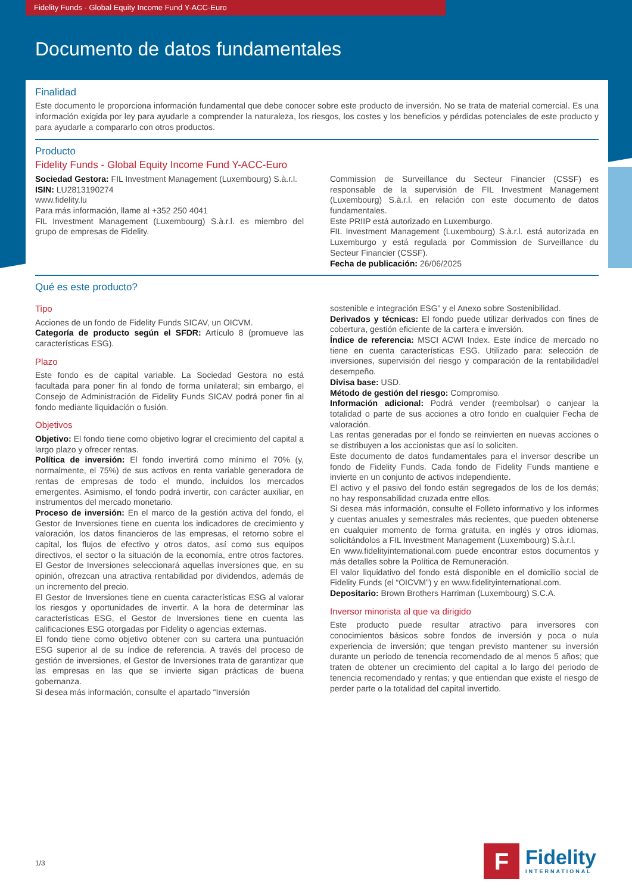Fidelity Funds - Global Equity Income Fund Y-ACC-Euro
Documento de datos fundamentales
Finalidad
Este documento le proporciona información fundamental que debe conocer sobre este producto de inversión. No se trata de material comercial. Es una información exigida por ley para ayudarle a comprender la naturaleza, los riesgos, los costes y los beneficios y pérdidas potenciales de este producto y para ayudarle a compararlo con otros productos.
Producto
Fidelity Funds - Global Equity Income Fund Y-ACC-Euro
Sociedad Gestora: FIL Investment Management (Luxembourg) S.à.r.l.
ISIN: LU2813190274
www.fidelity.lu
Para más información, llame al +352 250 4041
FIL Investment Management (Luxembourg) S.à.r.l. es miembro del grupo de empresas de Fidelity.
Commission de Surveillance du Secteur Financier (CSSF) es responsable de la supervisión de FIL Investment Management (Luxembourg) S.à.r.l. en relación con este documento de datos fundamentales.
Este PRIIP está autorizado en Luxemburgo.
FIL Investment Management (Luxembourg) S.à.r.l. está autorizada en Luxemburgo y está regulada por Commission de Surveillance du Secteur Financier (CSSF).
Fecha de publicación: 26/06/2025
Qué es este producto?
Tipo
Acciones de un fondo de Fidelity Funds SICAV, un OICVM.
Categoría de producto según el SFDR: Artículo 8 (promueve las características ESG).
Plazo
Este fondo es de capital variable. La Sociedad Gestora no está facultada para poner fin al fondo de forma unilateral; sin embargo, el Consejo de Administración de Fidelity Funds SICAV podrá poner fin al fondo mediante liquidación o fusión.
Objetivos
Objetivo: El fondo tiene como objetivo lograr el crecimiento del capital a largo plazo y ofrecer rentas.
Política de inversión: El fondo invertirá como mínimo el 70% (y, normalmente, el 75%) de sus activos en renta variable generadora de rentas de empresas de todo el mundo, incluidos los mercados emergentes. Asimismo, el fondo podrá invertir, con carácter auxiliar, en instrumentos del mercado monetario.
Proceso de inversión: En el marco de la gestión activa del fondo, el Gestor de Inversiones tiene en cuenta los indicadores de crecimiento y valoración, los datos financieros de las empresas, el retorno sobre el capital, los flujos de efectivo y otros datos, así como sus equipos directivos, el sector o la situación de la economía, entre otros factores. El Gestor de Inversiones seleccionará aquellas inversiones que, en su opinión, ofrezcan una atractiva rentabilidad por dividendos, además de un incremento del precio.
El Gestor de Inversiones tiene en cuenta características ESG al valorar los riesgos y oportunidades de invertir. A la hora de determinar las características ESG, el Gestor de Inversiones tiene en cuenta las calificaciones ESG otorgadas por Fidelity o agencias externas.
El fondo tiene como objetivo obtener con su cartera una puntuación ESG superior al de su índice de referencia. A través del proceso de gestión de inversiones, el Gestor de Inversiones trata de garantizar que las empresas en las que se invierte sigan prácticas de buena gobernanza.
Si desea más información, consulte el apartado “Inversión
sostenible e integración ESG” y el Anexo sobre Sostenibilidad.
Derivados y técnicas: El fondo puede utilizar derivados con fines de cobertura, gestión eficiente de la cartera e inversión.
Índice de referencia: MSCI ACWI Index. Este índice de mercado no tiene en cuenta características ESG. Utilizado para: selección de inversiones, supervisión del riesgo y comparación de la rentabilidad/el desempeño.
Divisa base: USD.
Método de gestión del riesgo: Compromiso.
Información adicional: Podrá vender (reembolsar) o canjear la totalidad o parte de sus acciones a otro fondo en cualquier Fecha de valoración.
Las rentas generadas por el fondo se reinvierten en nuevas acciones o se distribuyen a los accionistas que así lo soliciten.
Este documento de datos fundamentales para el inversor describe un fondo de Fidelity Funds. Cada fondo de Fidelity Funds mantiene e invierte en un conjunto de activos independiente.
El activo y el pasivo del fondo están segregados de los de los demás; no hay responsabilidad cruzada entre ellos.
Si desea más información, consulte el Folleto informativo y los informes y cuentas anuales y semestrales más recientes, que pueden obtenerse en cualquier momento de forma gratuita, en inglés y otros idiomas, solicitándolos a FIL Investment Management (Luxembourg) S.à.r.l.
En www.fidelityinternational.com puede encontrar estos documentos y más detalles sobre la Política de Remuneración.
El valor liquidativo del fondo está disponible en el domicilio social de Fidelity Funds (el “OICVM”) y en www.fidelityinternational.com.
Depositario: Brown Brothers Harriman (Luxembourg) S.C.A.
Inversor minorista al que va dirigido
Este producto puede resultar atractivo para inversores con conocimientos básicos sobre fondos de inversión y poca o nula experiencia de inversión; que tengan previsto mantener su inversión durante un periodo de tenencia recomendado de al menos 5 años; que traten de obtener un crecimiento del capital a lo largo del periodo de tenencia recomendado y rentas; y que entiendan que existe el riesgo de perder parte o la totalidad del capital invertido.
1/3
F
Fidelity
INTERNATIONAL